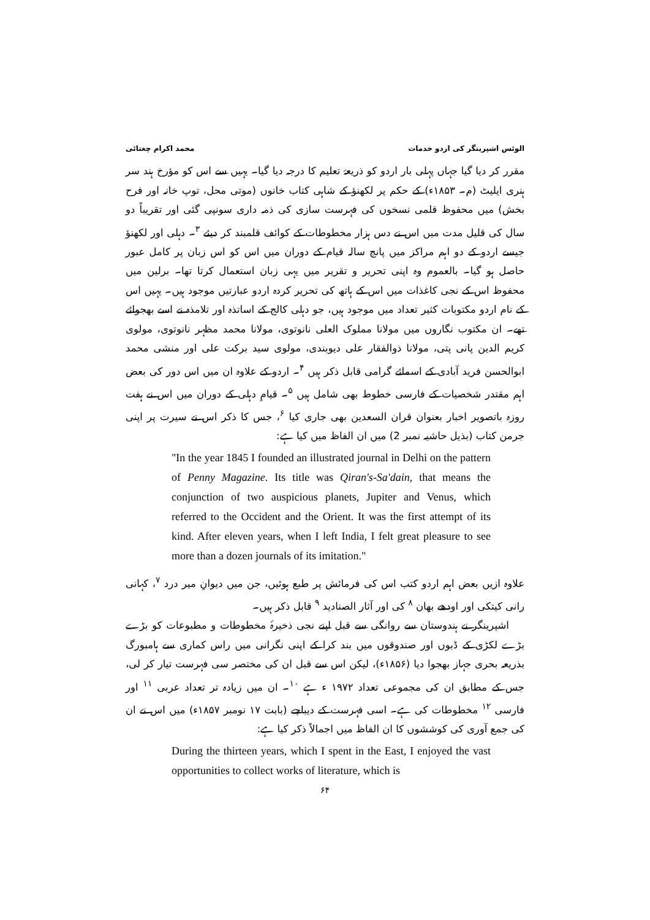الوئس اشپرینگر کی اردو خدمات محمد اکرام چغتائی
مقرر کر دیا گیا جہاں پہلی بار اردو کو ذریعۂ تعلیم کا درجہ دیا گیا۔ یہیں سے اس کو مؤرخ ہند سر ہنری ایلیٹ (م۔ ۱۸۵۳ء) کے حکم پر لکھنؤ کے شاہی کتاب خانوں (موتی محل، توپ خانہ اور فرح بخش) میں محفوظ قلمی نسخوں کی فہرست سازی کی ذمہ داری سونپی گئی اور تقریباً دو سال کی قلیل مدت میں اس نے دس ہزار مخطوطات کے کوائف قلمبند کر دیئے <sup>۳</sup>۔ دہلی اور لکھنؤ جیسے اردو کے دو اہم مراکز میں پانچ سالہ قیام کے دوران میں اس کو اس زبان پر کامل عبور حاصل ہو گیا۔ بالعموم وہ اپنی تحریر و تقریر میں یہی زبان استعمال کرتا تھا۔ برلین میں محفوظ اس کے نجی کاغذات میں اس کے ہاتھ کی تحریر کردہ اردو عبارتیں موجود ہیں۔ یہیں اس کے نام اردو مکتوبات کثیر تعداد میں موجود ہیں، جو دہلی کالج کے اساتذہ اور تلامذہ نے اسے بھجوائے تھے۔ ان مکتوب نگاروں میں مولانا مملوک العلی نانوتوی، مولانا محمد مظہر نانوتوی، مولوی کریم الدین پانی پتی، مولانا ذوالفقار علی دیوبندی، مولوی سید برکت علی اور منشی محمد ابوالحسن فرید آبادی کے اسمائے گرامی قابل ذکر ہیں <sup>۴</sup>۔ اردو کے علاوہ ان میں اس دور کی بعض اہم مقتدر شخصیات کے فارسی خطوط بھی شامل ہیں <sup>۵</sup>۔ قیامِ دہلی کے دوران میں اس نے ہفت روزہ باتصویر اخبار بعنوان قران السعدین بھی جاری کیا <sup>۶</sup>، جس کا ذکر اس نے سیرت پر اپنی جرمن کتاب (بذیل حاشیہ نمبر 2) میں ان الفاظ میں کیا ہے:
"In the year 1845 I founded an illustrated journal in Delhi on the pattern of Penny Magazine. Its title was Qiran's-Sa'dain, that means the conjunction of two auspicious planets, Jupiter and Venus, which referred to the Occident and the Orient. It was the first attempt of its kind. After eleven years, when I left India, I felt great pleasure to see more than a dozen journals of its imitation."
علاوہ ازیں بعض اہم اردو کتب اس کی فرمائش پر طبع ہوئیں، جن میں دیوانِ میر درد <sup>۷</sup>، کہانی رانی کیتکی اور اودھے بھان <sup>۸</sup> کی اور آثار الصنادید <sup>۹</sup> قابل ذکر ہیں۔
اشپرینگر نے ہندوستان سے روانگی سے قبل اپنے نجی ذخیرۂ مخطوطات و مطبوعات کو بڑے بڑے لکڑی کے ڈبوں اور صندوقوں میں بند کرا کے اپنی نگرانی میں راس کماری سے ہامبورگ بذریعہ بحری جہاز بھجوا دیا (۱۸۵۶ء)، لیکن اس سے قبل ان کی مختصر سی فہرست تیار کر لی، جس کے مطابق ان کی مجموعی تعداد ۱۹۷۲ ء ہے <sup>۱۰</sup>۔ ان میں زیادہ تر تعداد عربی <sup>۱۱</sup> اور فارسی <sup>۱۲</sup> مخطوطات کی ہے۔ اسی فہرست کے دیباچے (بابت ۱۷ نومبر ۱۸۵۷ء) میں اس نے ان کی جمع آوری کی کوششوں کا ان الفاظ میں اجمالاً ذکر کیا ہے:
During the thirteen years, which I spent in the East, I enjoyed the vast opportunities to collect works of literature, which is
۶۴